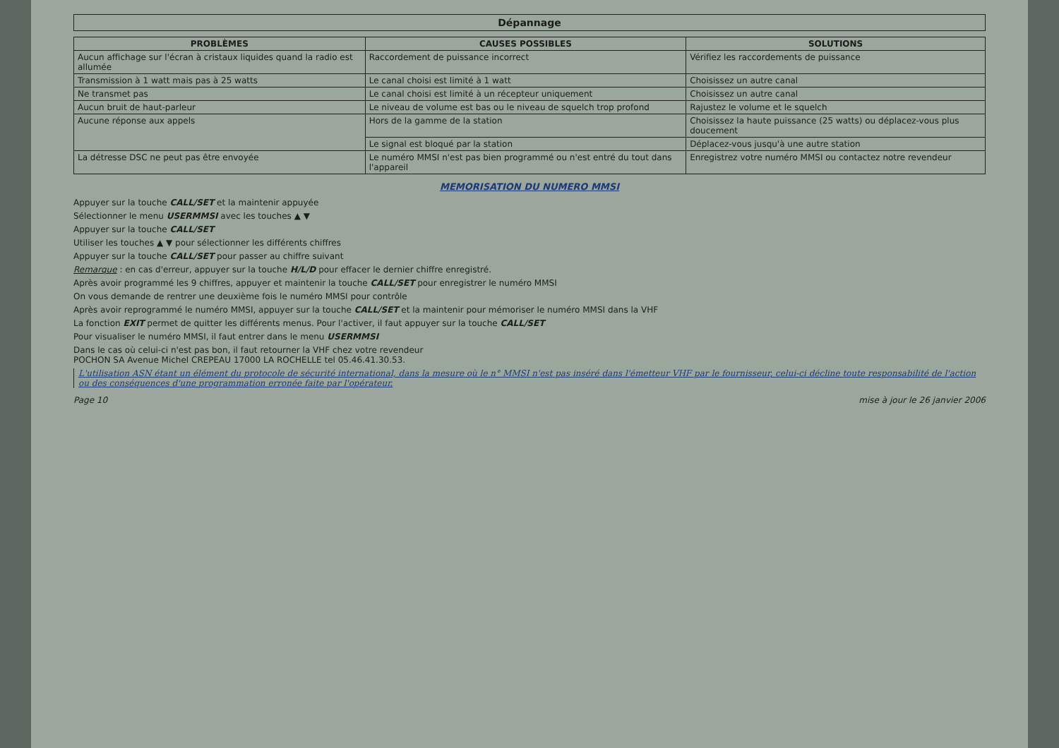Dépannage
| PROBLÈMES | CAUSES POSSIBLES | SOLUTIONS |
| --- | --- | --- |
| Aucun affichage sur l'écran à cristaux liquides quand la radio est allumée | Raccordement de puissance incorrect | Vérifiez les raccordements de puissance |
| Transmission à 1 watt mais pas à 25 watts | Le canal choisi est limité à 1 watt | Choisissez un autre canal |
| Ne transmet pas | Le canal choisi est limité à un récepteur uniquement | Choisissez un autre canal |
| Aucun bruit de haut-parleur | Le niveau de volume est bas ou le niveau de squelch trop profond | Rajustez le volume et le squelch |
| Aucune réponse aux appels | Hors de la gamme de la station | Choisissez la haute puissance (25 watts) ou déplacez-vous plus doucement |
| | Le signal est bloqué par la station | Déplacez-vous jusqu'à une autre station |
| La détresse DSC ne peut pas être envoyée | Le numéro MMSI n'est pas bien programmé ou n'est entré du tout dans l'appareil | Enregistrez votre numéro MMSI ou contactez notre revendeur |
MEMORISATION DU NUMERO MMSI
Appuyer sur la touche CALL/SET et la maintenir appuyée
Sélectionner le menu USERMMSI avec les touches ▲ ▼
Appuyer sur la touche CALL/SET
Utiliser les touches ▲ ▼ pour sélectionner les différents chiffres
Appuyer sur la touche CALL/SET pour passer au chiffre suivant
Remarque : en cas d'erreur, appuyer sur la touche H/L/D pour effacer le dernier chiffre enregistré.
Après avoir programmé les 9 chiffres, appuyer et maintenir la touche CALL/SET pour enregistrer le numéro MMSI
On vous demande de rentrer une deuxième fois le numéro MMSI pour contrôle
Après avoir reprogrammé le numéro MMSI, appuyer sur la touche CALL/SET et la maintenir pour mémoriser le numéro MMSI dans la VHF
La fonction EXIT permet de quitter les différents menus. Pour l'activer, il faut appuyer sur la touche CALL/SET
Pour visualiser le numéro MMSI, il faut entrer dans le menu USERMMSI
Dans le cas où celui-ci n'est pas bon, il faut retourner la VHF chez votre revendeur
POCHON SA Avenue Michel CREPEAU 17000 LA ROCHELLE tel 05.46.41.30.53.
L'utilisation ASN étant un élément du protocole de sécurité international, dans la mesure où le n° MMSI n'est pas inséré dans l'émetteur VHF par le fournisseur, celui-ci décline toute responsabilité de l'action ou des conséquences d'une programmation erronée faite par l'opérateur.
Page 10 mise à jour le 26 janvier 2006